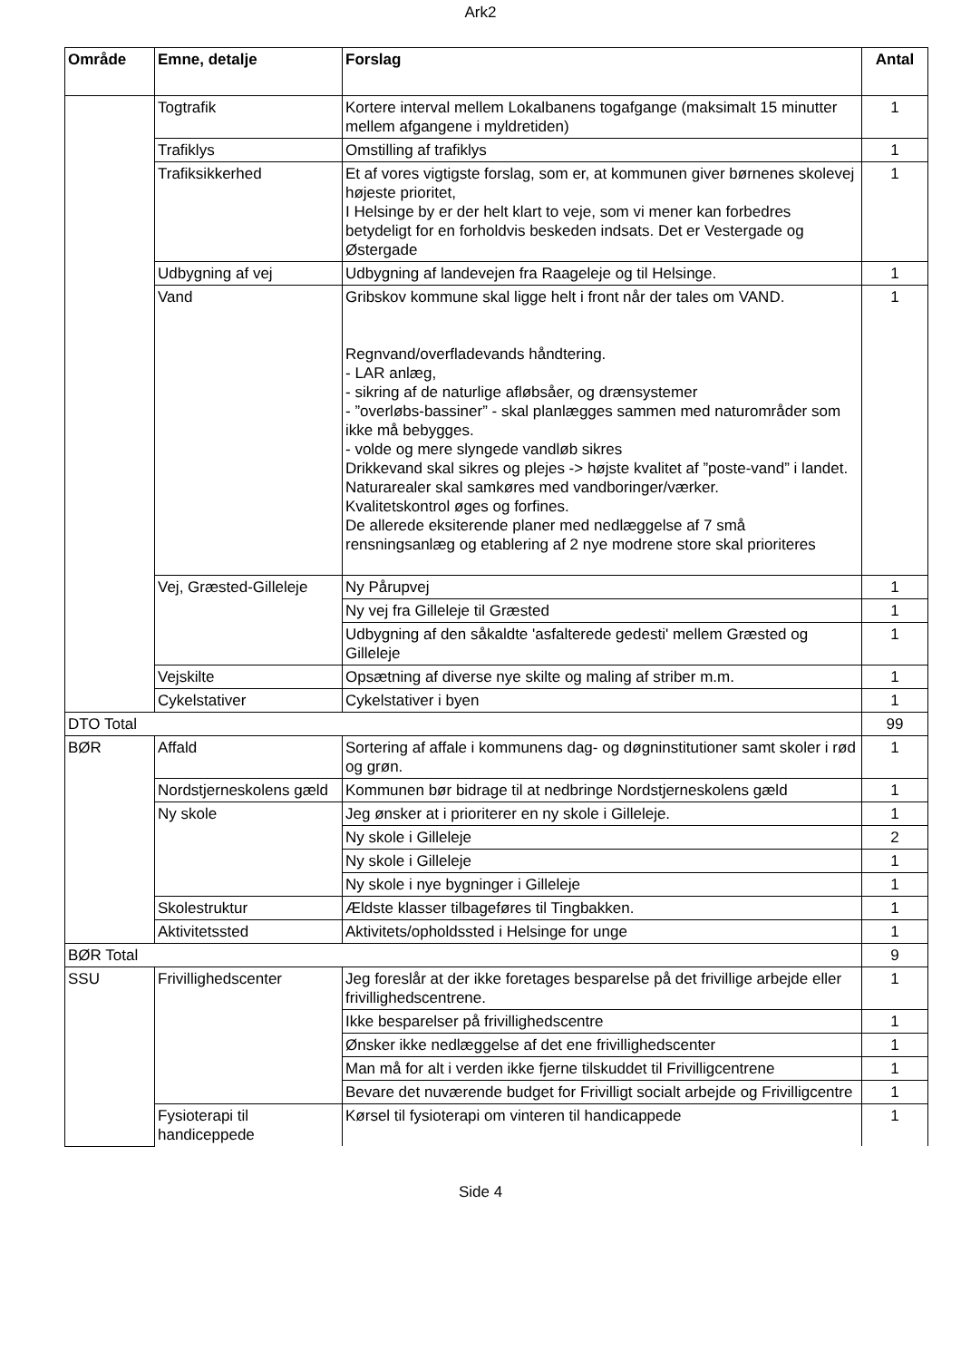Ark2
| Område | Emne, detalje | Forslag | Antal |
| --- | --- | --- | --- |
| | Togtrafik | Kortere interval mellem Lokalbanens togafgange (maksimalt 15 minutter mellem afgangene i myldretiden) | 1 |
| | Trafiklys | Omstilling af trafiklys | 1 |
| | Trafiksikkerhed | Et af vores vigtigste forslag, som er, at kommunen giver børnenes skolevej højeste prioritet, I Helsinge by er der helt klart to veje, som vi mener kan forbedres betydeligt for en forholdvis beskeden indsats. Det er Vestergade og Østergade | 1 |
| | Udbygning af vej | Udbygning af landevejen fra Raageleje og til Helsinge. | 1 |
| | Vand | Gribskov kommune skal ligge helt i front når der tales om VAND. Regnvand/overfladevands håndtering. - LAR anlæg, - sikring af de naturlige afløbsåer, og drænsystemer - ”overløbs-bassiner” - skal planlægges sammen med naturområder som ikke må bebygges. - volde og mere slyngede vandløb sikres Drikkevand skal sikres og plejes -> højste kvalitet af ”poste-vand” i landet. Naturarealer skal samkøres med vandboringer/værker. Kvalitetskontrol øges og forfines. De allerede eksiterende planer med nedlæggelse af 7 små rensningsanlæg og etablering af 2 nye modrene store skal prioriteres | 1 |
| | Vej, Græsted-Gilleleje | Ny Pårupvej | 1 |
| | | Ny vej fra Gilleleje til Græsted | 1 |
| | | Udbygning af den såkaldte 'asfalterede gedesti' mellem Græsted og Gilleleje | 1 |
| | Vejskilte | Opsætning af diverse nye skilte og maling af striber m.m. | 1 |
| | Cykelstativer | Cykelstativer i byen | 1 |
| DTO Total | | | 99 |
| BØR | Affald | Sortering af affale i kommunens dag- og døgninstitutioner samt skoler i rød og grøn. | 1 |
| | Nordstjerneskolens gæld | Kommunen bør bidrage til at nedbringe Nordstjerneskolens gæld | 1 |
| | Ny skole | Jeg ønsker at i prioriterer en ny skole i Gilleleje. | 1 |
| | | Ny skole i Gilleleje | 2 |
| | | Ny skole i Gilleleje | 1 |
| | | Ny skole i nye bygninger i Gilleleje | 1 |
| | Skolestruktur | Ældste klasser tilbageføres til Tingbakken. | 1 |
| | Aktivitetssted | Aktivitets/opholdssted i Helsinge for unge | 1 |
| BØR Total | | | 9 |
| SSU | Frivillighedscenter | Jeg foreslår at der ikke foretages besparelse på det frivillige arbejde eller frivillighedscentrene. | 1 |
| | | Ikke besparelser på frivillighedscentre | 1 |
| | | Ønsker ikke nedlæggelse af det ene frivillighedscenter | 1 |
| | | Man må for alt i verden ikke fjerne tilskuddet til Frivilligcentrene | 1 |
| | | Bevare det nuværende budget for Frivilligt socialt arbejde og Frivilligcentre | 1 |
| | Fysioterapi til handiceppede | Kørsel til fysioterapi om vinteren til handicappede | 1 |
Side 4